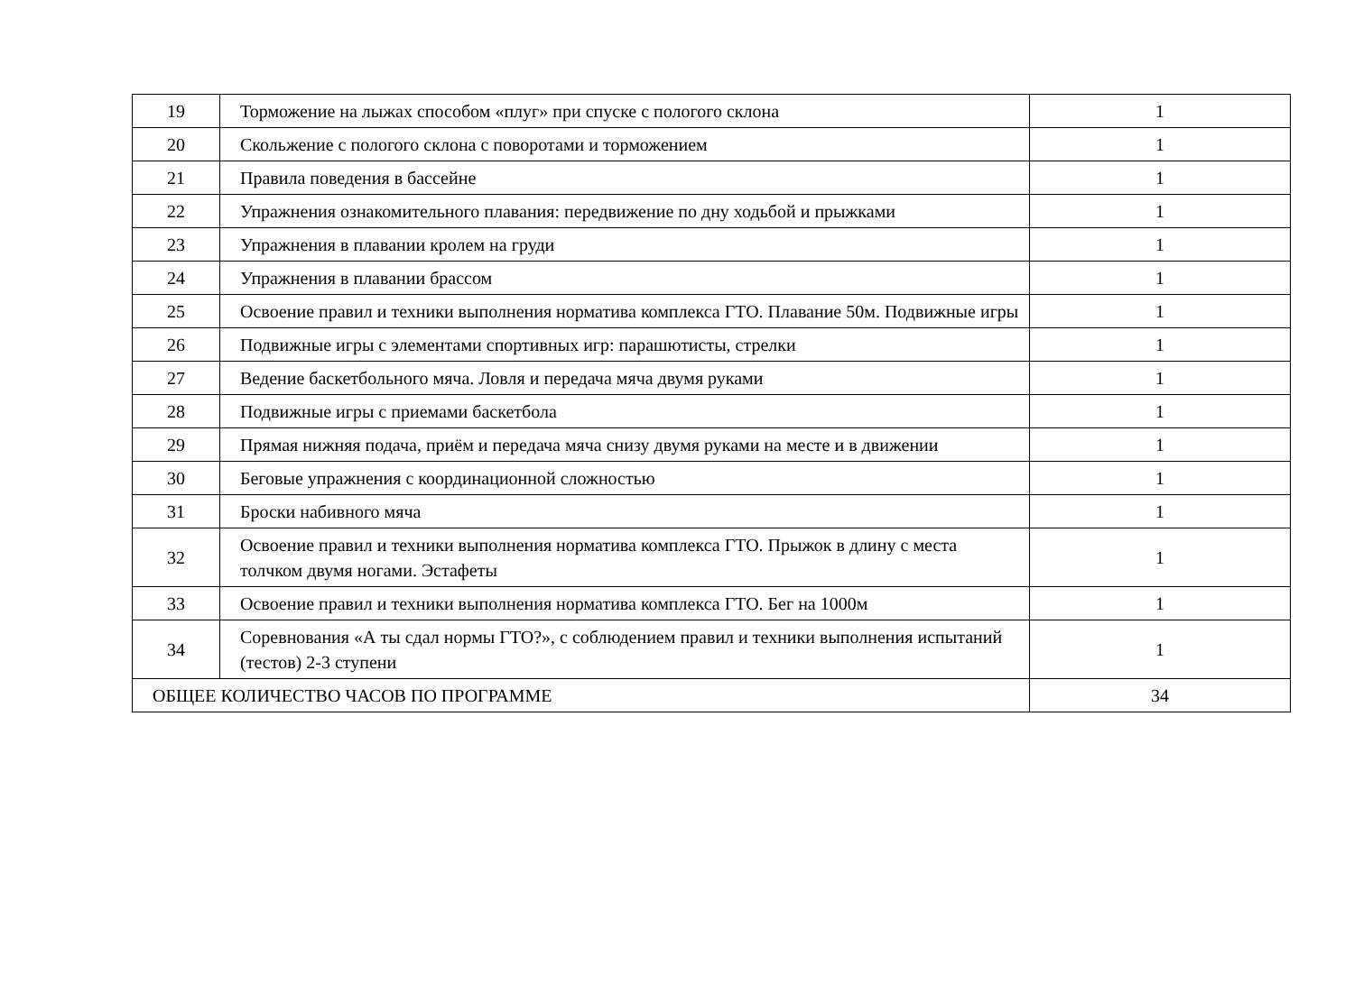| 19 | Торможение на лыжах способом «плуг» при спуске с пологого склона | 1 |
| 20 | Скольжение с пологого склона с поворотами и торможением | 1 |
| 21 | Правила поведения в бассейне | 1 |
| 22 | Упражнения ознакомительного плавания: передвижение по дну ходьбой и прыжками | 1 |
| 23 | Упражнения в плавании кролем на груди | 1 |
| 24 | Упражнения в плавании брассом | 1 |
| 25 | Освоение правил и техники выполнения норматива комплекса ГТО. Плавание 50м. Подвижные игры | 1 |
| 26 | Подвижные игры с элементами спортивных игр: парашютисты, стрелки | 1 |
| 27 | Ведение баскетбольного мяча. Ловля и передача мяча двумя руками | 1 |
| 28 | Подвижные игры с приемами баскетбола | 1 |
| 29 | Прямая нижняя подача, приём и передача мяча снизу двумя руками на месте и в движении | 1 |
| 30 | Беговые упражнения с координационной сложностью | 1 |
| 31 | Броски набивного мяча | 1 |
| 32 | Освоение правил и техники выполнения норматива комплекса ГТО. Прыжок в длину с места толчком двумя ногами. Эстафеты | 1 |
| 33 | Освоение правил и техники выполнения норматива комплекса ГТО. Бег на 1000м | 1 |
| 34 | Соревнования «А ты сдал нормы ГТО?», с соблюдением правил и техники выполнения испытаний (тестов) 2-3 ступени | 1 |
| ОБЩЕЕ КОЛИЧЕСТВО ЧАСОВ ПО ПРОГРАММЕ | | 34 |